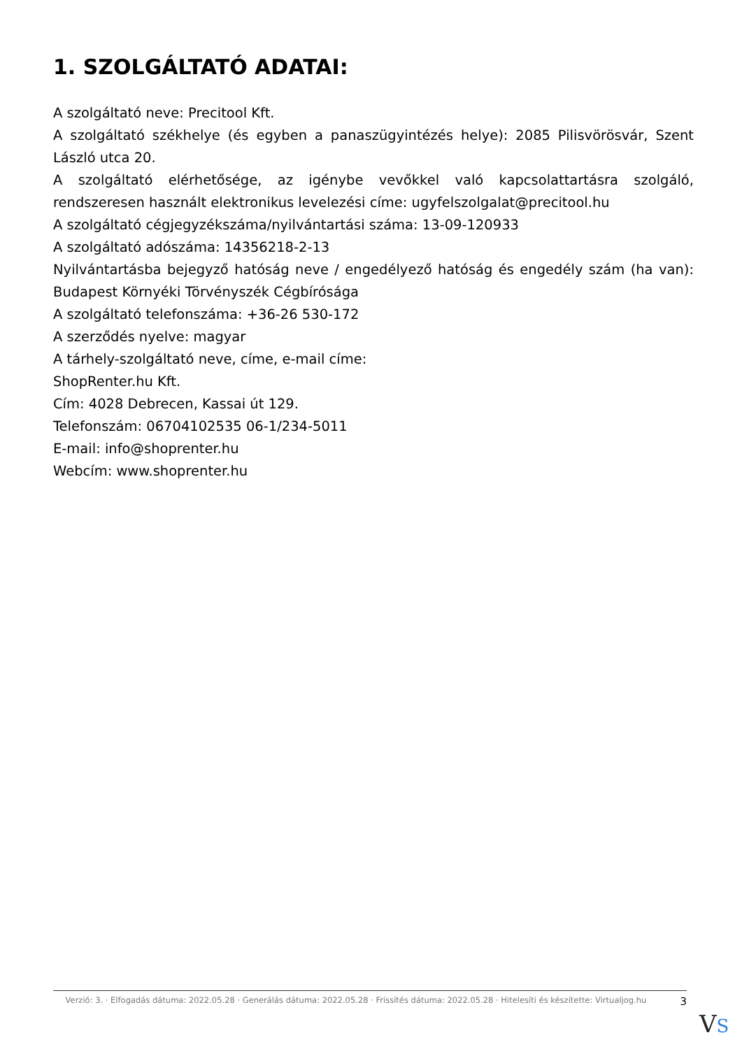1. SZOLGÁLTATÓ ADATAI:
A szolgáltató neve: Precitool Kft.
A szolgáltató székhelye (és egyben a panaszügyintézés helye): 2085 Pilisvörösvár, Szent László utca 20.
A szolgáltató elérhetősége, az igénybe vevőkkel való kapcsolattartásra szolgáló, rendszeresen használt elektronikus levelezési címe: ugyfelszolgalat@precitool.hu
A szolgáltató cégjegyzékszáma/nyilvántartási száma: 13-09-120933
A szolgáltató adószáma: 14356218-2-13
Nyilvántartásba bejegyző hatóság neve / engedélyező hatóság és engedély szám (ha van): Budapest Környéki Törvényszék Cégbírósága
A szolgáltató telefonszáma: +36-26 530-172
A szerződés nyelve: magyar
A tárhely-szolgáltató neve, címe, e-mail címe:
ShopRenter.hu Kft.
Cím: 4028 Debrecen, Kassai út 129.
Telefonszám: 06704102535 06-1/234-5011
E-mail: info@shoprenter.hu
Webcím: www.shoprenter.hu
Verzió: 3. · Elfogadás dátuma: 2022.05.28 · Generálás dátuma: 2022.05.28 · Frissítés dátuma: 2022.05.28 · Hitelesíti és készítette: Virtualjog.hu
3
VS